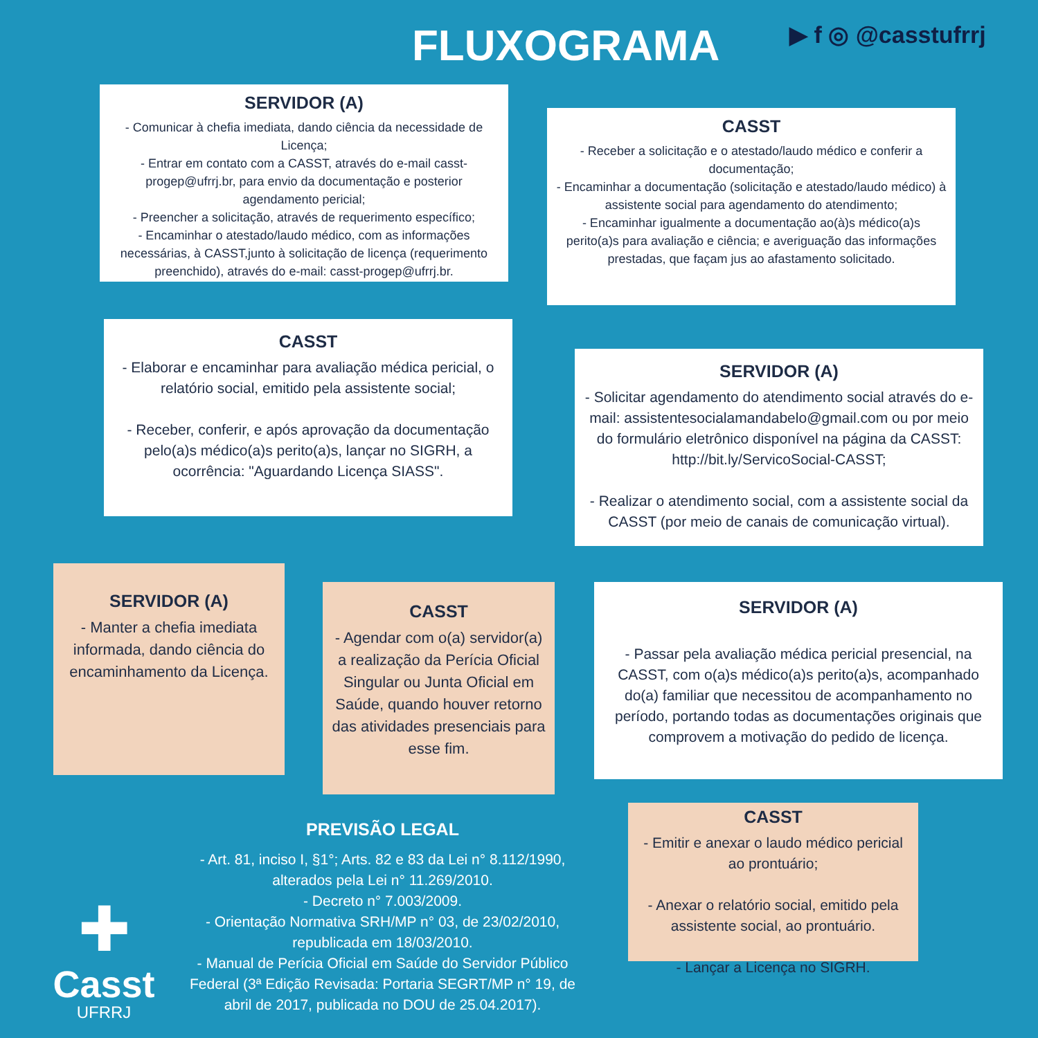FLUXOGRAMA ▶ f ◎ @casstufrrj
SERVIDOR (A)
- Comunicar à chefia imediata, dando ciência da necessidade de Licença;
- Entrar em contato com a CASST, através do e-mail casst-progep@ufrrj.br, para envio da documentação e posterior agendamento pericial;
- Preencher a solicitação, através de requerimento específico;
- Encaminhar o atestado/laudo médico, com as informações necessárias, à CASST,junto à solicitação de licença (requerimento preenchido), através do e-mail: casst-progep@ufrrj.br.
CASST
- Receber a solicitação e o atestado/laudo médico e conferir a documentação;
- Encaminhar a documentação (solicitação e atestado/laudo médico) à assistente social para agendamento do atendimento;
- Encaminhar igualmente a documentação ao(à)s médico(a)s perito(a)s para avaliação e ciência; e averiguação das informações prestadas, que façam jus ao afastamento solicitado.
CASST
- Elaborar e encaminhar para avaliação médica pericial, o relatório social, emitido pela assistente social;
- Receber, conferir, e após aprovação da documentação pelo(a)s médico(a)s perito(a)s, lançar no SIGRH, a ocorrência: "Aguardando Licença SIASS".
SERVIDOR (A)
- Solicitar agendamento do atendimento social através do e-mail: assistentesocialamandabelo@gmail.com ou por meio do formulário eletrônico disponível na página da CASST: http://bit.ly/ServicoSocial-CASST;
- Realizar o atendimento social, com a assistente social da CASST (por meio de canais de comunicação virtual).
SERVIDOR (A)
- Manter a chefia imediata informada, dando ciência do encaminhamento da Licença.
CASST
- Agendar com o(a) servidor(a) a realização da Perícia Oficial Singular ou Junta Oficial em Saúde, quando houver retorno das atividades presenciais para esse fim.
SERVIDOR (A)
- Passar pela avaliação médica pericial presencial, na CASST, com o(a)s médico(a)s perito(a)s, acompanhado do(a) familiar que necessitou de acompanhamento no período, portando todas as documentações originais que comprovem a motivação do pedido de licença.
CASST
- Emitir e anexar o laudo médico pericial ao prontuário;
- Anexar o relatório social, emitido pela assistente social, ao prontuário.
- Lançar a Licença no SIGRH.
PREVISÃO LEGAL
- Art. 81, inciso I, §1°; Arts. 82 e 83 da Lei n° 8.112/1990, alterados pela Lei n° 11.269/2010.
- Decreto n° 7.003/2009.
- Orientação Normativa SRH/MP n° 03, de 23/02/2010, republicada em 18/03/2010.
- Manual de Perícia Oficial em Saúde do Servidor Público Federal (3ª Edição Revisada: Portaria SEGRT/MP n° 19, de abril de 2017, publicada no DOU de 25.04.2017).
✚
Casst
UFRRJ